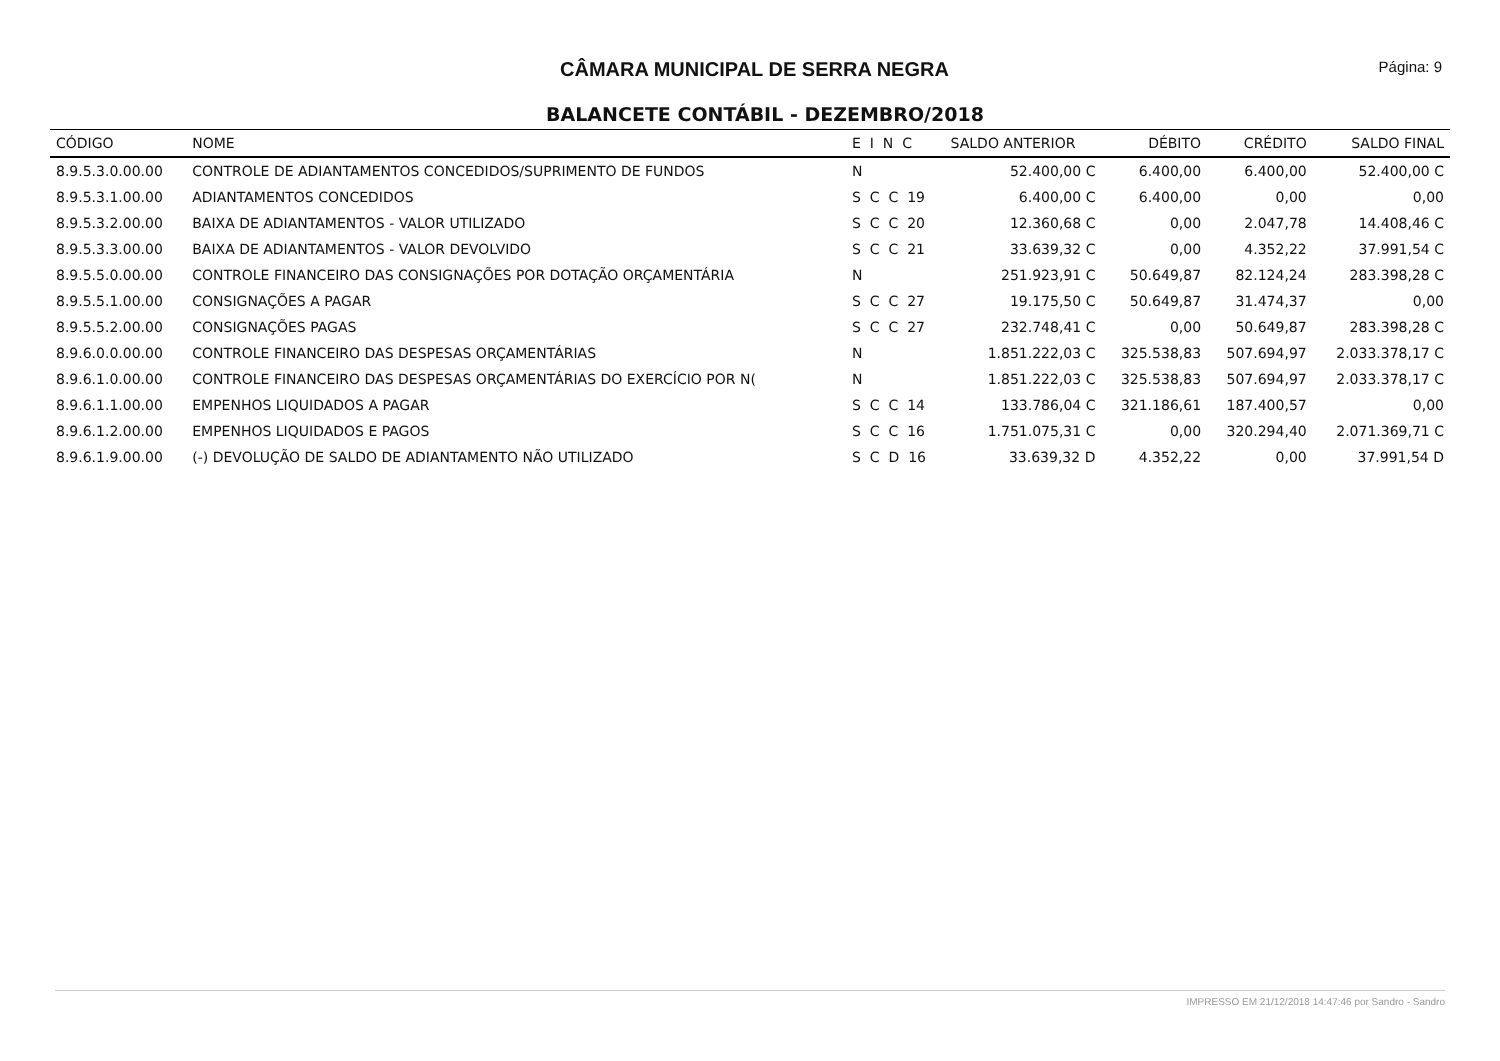CÂMARA MUNICIPAL DE SERRA NEGRA
Página: 9
BALANCETE CONTÁBIL - DEZEMBRO/2018
| CÓDIGO | NOME | E I N C | SALDO ANTERIOR | DÉBITO | CRÉDITO | SALDO FINAL |
| --- | --- | --- | --- | --- | --- | --- |
| 8.9.5.3.0.00.00 | CONTROLE DE ADIANTAMENTOS CONCEDIDOS/SUPRIMENTO DE FUNDOS | N | 52.400,00 C | 6.400,00 | 6.400,00 | 52.400,00 C |
| 8.9.5.3.1.00.00 | ADIANTAMENTOS CONCEDIDOS | S C C 19 | 6.400,00 C | 6.400,00 | 0,00 | 0,00 |
| 8.9.5.3.2.00.00 | BAIXA DE ADIANTAMENTOS - VALOR UTILIZADO | S C C 20 | 12.360,68 C | 0,00 | 2.047,78 | 14.408,46 C |
| 8.9.5.3.3.00.00 | BAIXA DE ADIANTAMENTOS - VALOR DEVOLVIDO | S C C 21 | 33.639,32 C | 0,00 | 4.352,22 | 37.991,54 C |
| 8.9.5.5.0.00.00 | CONTROLE FINANCEIRO DAS CONSIGNAÇÕES POR DOTAÇÃO ORÇAMENTÁRIA | N | 251.923,91 C | 50.649,87 | 82.124,24 | 283.398,28 C |
| 8.9.5.5.1.00.00 | CONSIGNAÇÕES A PAGAR | S C C 27 | 19.175,50 C | 50.649,87 | 31.474,37 | 0,00 |
| 8.9.5.5.2.00.00 | CONSIGNAÇÕES PAGAS | S C C 27 | 232.748,41 C | 0,00 | 50.649,87 | 283.398,28 C |
| 8.9.6.0.0.00.00 | CONTROLE FINANCEIRO DAS DESPESAS ORÇAMENTÁRIAS | N | 1.851.222,03 C | 325.538,83 | 507.694,97 | 2.033.378,17 C |
| 8.9.6.1.0.00.00 | CONTROLE FINANCEIRO DAS DESPESAS ORÇAMENTÁRIAS DO EXERCÍCIO POR N( | N | 1.851.222,03 C | 325.538,83 | 507.694,97 | 2.033.378,17 C |
| 8.9.6.1.1.00.00 | EMPENHOS LIQUIDADOS A PAGAR | S C C 14 | 133.786,04 C | 321.186,61 | 187.400,57 | 0,00 |
| 8.9.6.1.2.00.00 | EMPENHOS LIQUIDADOS E PAGOS | S C C 16 | 1.751.075,31 C | 0,00 | 320.294,40 | 2.071.369,71 C |
| 8.9.6.1.9.00.00 | (-) DEVOLUÇÃO DE SALDO DE ADIANTAMENTO NÃO UTILIZADO | S C D 16 | 33.639,32 D | 4.352,22 | 0,00 | 37.991,54 D |
IMPRESSO EM 21/12/2018 14:47:46 por Sandro - Sandro